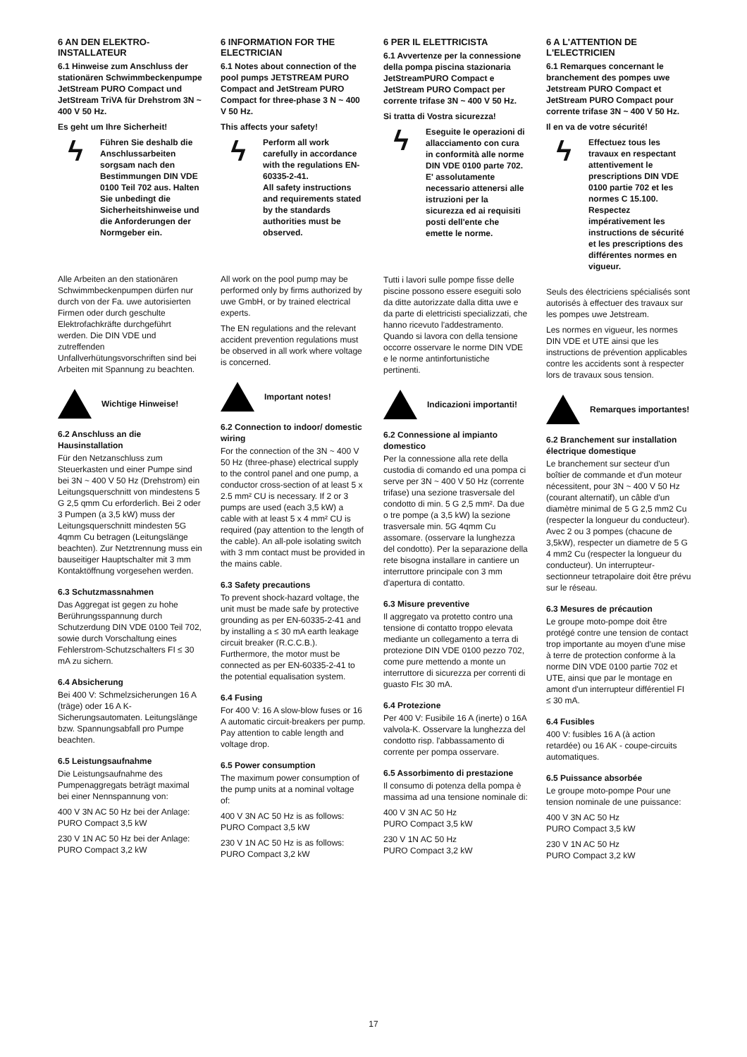6 AN DEN ELEKTRO-INSTALLATEUR
6.1 Hinweise zum Anschluss der stationären Schwimmbeckenpumpe JetStream PURO Compact und JetStream TriVA für Drehstrom 3N ~ 400 V 50 Hz.
Es geht um Ihre Sicherheit!
ϟ
Führen Sie deshalb die Anschlussarbeiten sorgsam nach den Bestimmungen DIN VDE 0100 Teil 702 aus. Halten Sie unbedingt die Sicherheitshinweise und die Anforderungen der Normgeber ein.
Alle Arbeiten an den stationären Schwimmbeckenpumpen dürfen nur durch von der Fa. uwe autorisierten Firmen oder durch geschulte Elektrofachkräfte durchgeführt werden. Die DIN VDE und zutreffenden Unfallverhütungsvorschriften sind bei Arbeiten mit Spannung zu beachten.
Wichtige Hinweise!
6.2 Anschluss an die Hausinstallation
Für den Netzanschluss zum Steuerkasten und einer Pumpe sind bei 3N ~ 400 V 50 Hz (Drehstrom) ein Leitungsquerschnitt von mindestens 5 G 2,5 qmm Cu erforderlich. Bei 2 oder 3 Pumpen (a 3,5 kW) muss der Leitungsquerschnitt mindesten 5G 4qmm Cu betragen (Leitungslänge beachten). Zur Netztrennung muss ein bauseitiger Hauptschalter mit 3 mm Kontaktöffnung vorgesehen werden.
6.3 Schutzmassnahmen
Das Aggregat ist gegen zu hohe Berührungsspannung durch Schutzerdung DIN VDE 0100 Teil 702, sowie durch Vorschaltung eines Fehlerstrom-Schutzschalters FI ≤ 30 mA zu sichern.
6.4 Absicherung
Bei 400 V: Schmelzsicherungen 16 A (träge) oder 16 A K- Sicherungsautomaten. Leitungslänge bzw. Spannungsabfall pro Pumpe beachten.
6.5 Leistungsaufnahme
Die Leistungsaufnahme des Pumpenaggregats beträgt maximal bei einer Nennspannung von:
400 V 3N AC 50 Hz bei der Anlage:
PURO Compact 3,5 kW
230 V 1N AC 50 Hz bei der Anlage:
PURO Compact 3,2 kW
6 INFORMATION FOR THE ELECTRICIAN
6.1 Notes about connection of the pool pumps JETSTREAM PURO Compact and JetStream PURO Compact for three-phase 3 N ~ 400 V 50 Hz.
This affects your safety!
ϟ
Perform all work carefully in accordance with the regulations EN-60335-2-41.
All safety instructions and requirements stated by the standards authorities must be observed.
All work on the pool pump may be performed only by firms authorized by uwe GmbH, or by trained electrical experts.
The EN regulations and the relevant accident prevention regulations must be observed in all work where voltage is concerned.
Important notes!
6.2 Connection to indoor/ domestic wiring
For the connection of the 3N ~ 400 V 50 Hz (three-phase) electrical supply to the control panel and one pump, a conductor cross-section of at least 5 x 2.5 mm² CU is necessary. If 2 or 3 pumps are used (each 3,5 kW) a cable with at least 5 x 4 mm² CU is required (pay attention to the length of the cable). An all-pole isolating switch with 3 mm contact must be provided in the mains cable.
6.3 Safety precautions
To prevent shock-hazard voltage, the unit must be made safe by protective grounding as per EN-60335-2-41 and by installing a ≤ 30 mA earth leakage circuit breaker (R.C.C.B.). Furthermore, the motor must be connected as per EN-60335-2-41 to the potential equalisation system.
6.4 Fusing
For 400 V: 16 A slow-blow fuses or 16 A automatic circuit-breakers per pump. Pay attention to cable length and voltage drop.
6.5 Power consumption
The maximum power consumption of the pump units at a nominal voltage of:
400 V 3N AC 50 Hz is as follows:
PURO Compact 3,5 kW
230 V 1N AC 50 Hz is as follows:
PURO Compact 3,2 kW
6 PER IL ELETTRICISTA
6.1 Avvertenze per la connessione della pompa piscina stazionaria JetStreamPURO Compact e JetStream PURO Compact per corrente trifase 3N ~ 400 V 50 Hz.
Si tratta di Vostra sicurezza!
ϟ
Eseguite le operazioni di allacciamento con cura in conformità alle norme DIN VDE 0100 parte 702. E' assolutamente necessario attenersi alle istruzioni per la sicurezza ed ai requisiti posti dell'ente che emette le norme.
Tutti i lavori sulle pompe fisse delle piscine possono essere eseguiti solo da ditte autorizzate dalla ditta uwe e da parte di elettricisti specializzati, che hanno ricevuto l'addestramento. Quando si lavora con della tensione occorre osservare le norme DIN VDE e le norme antinfortunistiche pertinenti.
Indicazioni importanti!
6.2 Connessione al impianto domestico
Per la connessione alla rete della custodia di comando ed una pompa ci serve per 3N ~ 400 V 50 Hz (corrente trifase) una sezione trasversale del condotto di min. 5 G 2,5 mm². Da due o tre pompe (a 3,5 kW) la sezione trasversale min. 5G 4qmm Cu assomare. (osservare la lunghezza del condotto). Per la separazione della rete bisogna installare in cantiere un interruttore principale con 3 mm d'apertura di contatto.
6.3 Misure preventive
Il aggregato va protetto contro una tensione di contatto troppo elevata mediante un collegamento a terra di protezione DIN VDE 0100 pezzo 702, come pure mettendo a monte un interruttore di sicurezza per correnti di guasto FI≤ 30 mA.
6.4 Protezione
Per 400 V: Fusibile 16 A (inerte) o 16A valvola-K. Osservare la lunghezza del condotto risp. l'abbassamento di corrente per pompa osservare.
6.5 Assorbimento di prestazione
Il consumo di potenza della pompa è massima ad una tensione nominale di:
400 V 3N AC 50 Hz
PURO Compact 3,5 kW
230 V 1N AC 50 Hz
PURO Compact 3,2 kW
6 A L'ATTENTION DE L'ELECTRICIEN
6.1 Remarques concernant le branchement des pompes uwe Jetstream PURO Compact et JetStream PURO Compact pour corrente trifase 3N ~ 400 V 50 Hz.
Il en va de votre sécurité!
ϟ
Effectuez tous les travaux en respectant attentivement le prescriptions DIN VDE 0100 partie 702 et les normes C 15.100. Respectez impérativement les instructions de sécurité et les prescriptions des différentes normes en vigueur.
Seuls des électriciens spécialisés sont autorisés à effectuer des travaux sur les pompes uwe Jetstream.
Les normes en vigueur, les normes DIN VDE et UTE ainsi que les instructions de prévention applicables contre les accidents sont à respecter lors de travaux sous tension.
Remarques importantes!
6.2 Branchement sur installation électrique domestique
Le branchement sur secteur d'un boîtier de commande et d'un moteur nécessitent, pour 3N ~ 400 V 50 Hz (courant alternatif), un câble d'un diamètre minimal de 5 G 2,5 mm2 Cu (respecter la longueur du conducteur). Avec 2 ou 3 pompes (chacune de 3,5kW), respecter un diametre de 5 G 4 mm2 Cu (respecter la longueur du conducteur). Un interrupteur-sectionneur tetrapolaire doit être prévu sur le réseau.
6.3 Mesures de précaution
Le groupe moto-pompe doit être protégé contre une tension de contact trop importante au moyen d'une mise à terre de protection conforme à la norme DIN VDE 0100 partie 702 et UTE, ainsi que par le montage en amont d'un interrupteur différentiel FI ≤ 30 mA.
6.4 Fusibles
400 V: fusibles 16 A (à action retardée) ou 16 AK - coupe-circuits automatiques.
6.5 Puissance absorbée
Le groupe moto-pompe Pour une tension nominale de une puissance:
400 V 3N AC 50 Hz
PURO Compact 3,5 kW
230 V 1N AC 50 Hz
PURO Compact 3,2 kW
17